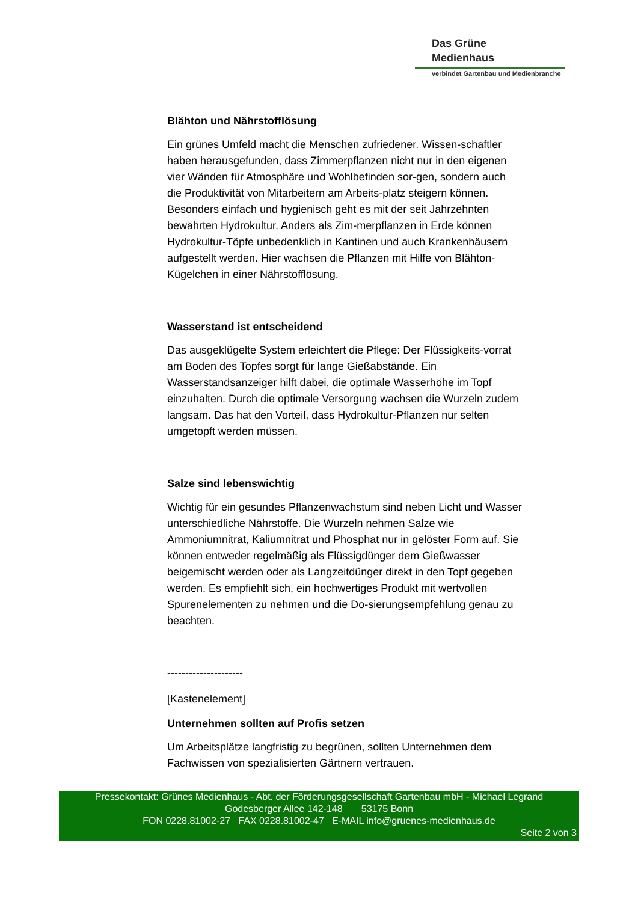Das Grüne
Medienhaus
verbindet Gartenbau und Medienbranche
Blähton und Nährstofflösung
Ein grünes Umfeld macht die Menschen zufriedener. Wissen-schaftler haben herausgefunden, dass Zimmerpflanzen nicht nur in den eigenen vier Wänden für Atmosphäre und Wohlbefinden sor-gen, sondern auch die Produktivität von Mitarbeitern am Arbeits-platz steigern können. Besonders einfach und hygienisch geht es mit der seit Jahrzehnten bewährten Hydrokultur. Anders als Zim-merpflanzen in Erde können Hydrokultur-Töpfe unbedenklich in Kantinen und auch Krankenhäusern aufgestellt werden. Hier wachsen die Pflanzen mit Hilfe von Blähton-Kügelchen in einer Nährstofflösung.
Wasserstand ist entscheidend
Das ausgeklügelte System erleichtert die Pflege: Der Flüssigkeits-vorrat am Boden des Topfes sorgt für lange Gießabstände. Ein Wasserstandsanzeiger hilft dabei, die optimale Wasserhöhe im Topf einzuhalten. Durch die optimale Versorgung wachsen die Wurzeln zudem langsam. Das hat den Vorteil, dass Hydrokultur-Pflanzen nur selten umgetopft werden müssen.
Salze sind lebenswichtig
Wichtig für ein gesundes Pflanzenwachstum sind neben Licht und Wasser unterschiedliche Nährstoffe. Die Wurzeln nehmen Salze wie Ammoniumnitrat, Kaliumnitrat und Phosphat nur in gelöster Form auf. Sie können entweder regelmäßig als Flüssigdünger dem Gießwasser beigemischt werden oder als Langzeitdünger direkt in den Topf gegeben werden. Es empfiehlt sich, ein hochwertiges Produkt mit wertvollen Spurenelementen zu nehmen und die Do-sierungsempfehlung genau zu beachten.
---------------------
[Kastenelement]
Unternehmen sollten auf Profis setzen
Um Arbeitsplätze langfristig zu begrünen, sollten Unternehmen dem Fachwissen von spezialisierten Gärtnern vertrauen.
Pressekontakt: Grünes Medienhaus - Abt. der Förderungsgesellschaft Gartenbau mbH - Michael Legrand
Godesberger Allee 142-148 53175 Bonn
FON 0228.81002-27 FAX 0228.81002-47 E-MAIL info@gruenes-medienhaus.de
Seite 2 von 3